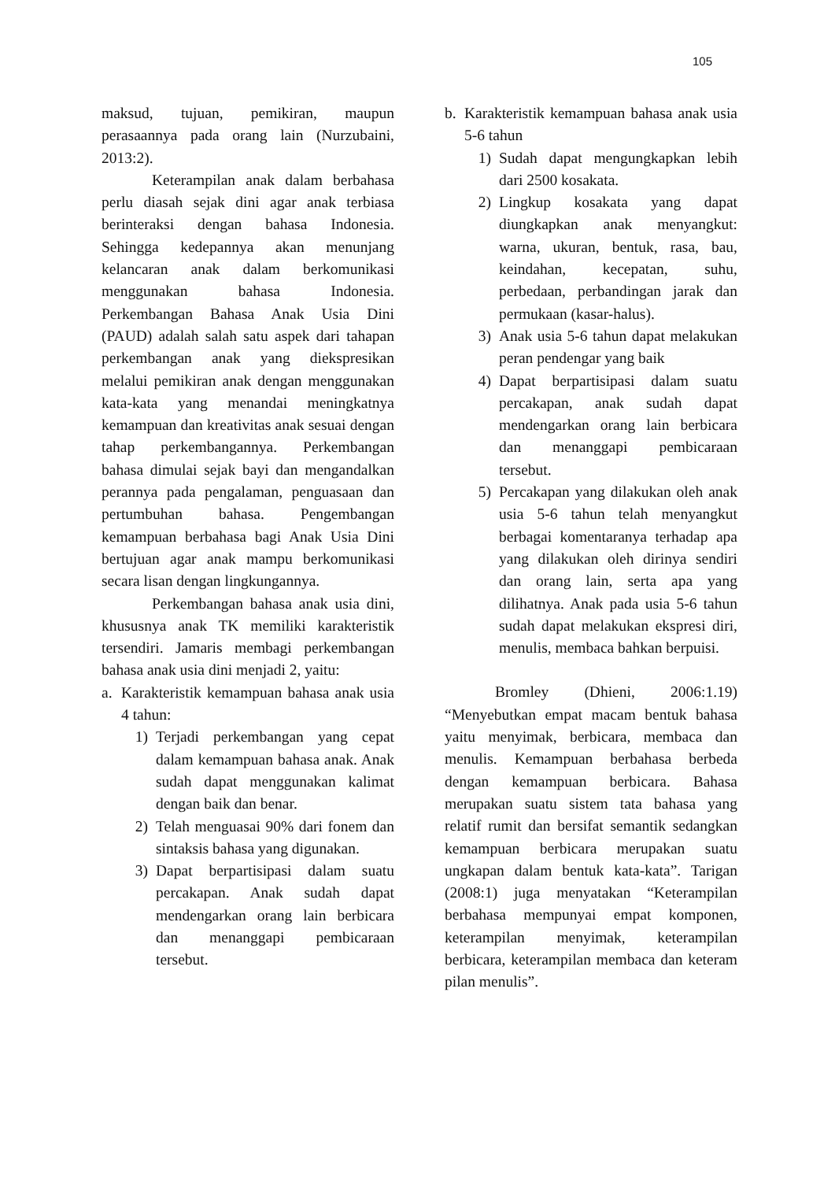105
maksud, tujuan, pemikiran, maupun perasaannya pada orang lain (Nurzubaini, 2013:2).
Keterampilan anak dalam berbahasa perlu diasah sejak dini agar anak terbiasa berinteraksi dengan bahasa Indonesia. Sehingga kedepannya akan menunjang kelancaran anak dalam berkomunikasi menggunakan bahasa Indonesia. Perkembangan Bahasa Anak Usia Dini (PAUD) adalah salah satu aspek dari tahapan perkembangan anak yang diekspresikan melalui pemikiran anak dengan menggunakan kata-kata yang menandai meningkatnya kemampuan dan kreativitas anak sesuai dengan tahap perkembangannya. Perkembangan bahasa dimulai sejak bayi dan mengandalkan perannya pada pengalaman, penguasaan dan pertumbuhan bahasa. Pengembangan kemampuan berbahasa bagi Anak Usia Dini bertujuan agar anak mampu berkomunikasi secara lisan dengan lingkungannya.
Perkembangan bahasa anak usia dini, khususnya anak TK memiliki karakteristik tersendiri. Jamaris membagi perkembangan bahasa anak usia dini menjadi 2, yaitu:
a. Karakteristik kemampuan bahasa anak usia 4 tahun:
1) Terjadi perkembangan yang cepat dalam kemampuan bahasa anak. Anak sudah dapat menggunakan kalimat dengan baik dan benar.
2) Telah menguasai 90% dari fonem dan sintaksis bahasa yang digunakan.
3) Dapat berpartisipasi dalam suatu percakapan. Anak sudah dapat mendengarkan orang lain berbicara dan menanggapi pembicaraan tersebut.
b. Karakteristik kemampuan bahasa anak usia 5-6 tahun
1) Sudah dapat mengungkapkan lebih dari 2500 kosakata.
2) Lingkup kosakata yang dapat diungkapkan anak menyangkut: warna, ukuran, bentuk, rasa, bau, keindahan, kecepatan, suhu, perbedaan, perbandingan jarak dan permukaan (kasar-halus).
3) Anak usia 5-6 tahun dapat melakukan peran pendengar yang baik
4) Dapat berpartisipasi dalam suatu percakapan, anak sudah dapat mendengarkan orang lain berbicara dan menanggapi pembicaraan tersebut.
5) Percakapan yang dilakukan oleh anak usia 5-6 tahun telah menyangkut berbagai komentaranya terhadap apa yang dilakukan oleh dirinya sendiri dan orang lain, serta apa yang dilihatnya. Anak pada usia 5-6 tahun sudah dapat melakukan ekspresi diri, menulis, membaca bahkan berpuisi.
Bromley (Dhieni, 2006:1.19) “Menyebutkan empat macam bentuk bahasa yaitu menyimak, berbicara, membaca dan menulis. Kemampuan berbahasa berbeda dengan kemampuan berbicara. Bahasa merupakan suatu sistem tata bahasa yang relatif rumit dan bersifat semantik sedangkan kemampuan berbicara merupakan suatu ungkapan dalam bentuk kata-kata”. Tarigan (2008:1) juga menyatakan “Keterampilan berbahasa mempunyai empat komponen, keterampilan menyimak, keterampilan berbicara, keterampilan membaca dan keteram pilan menulis”.